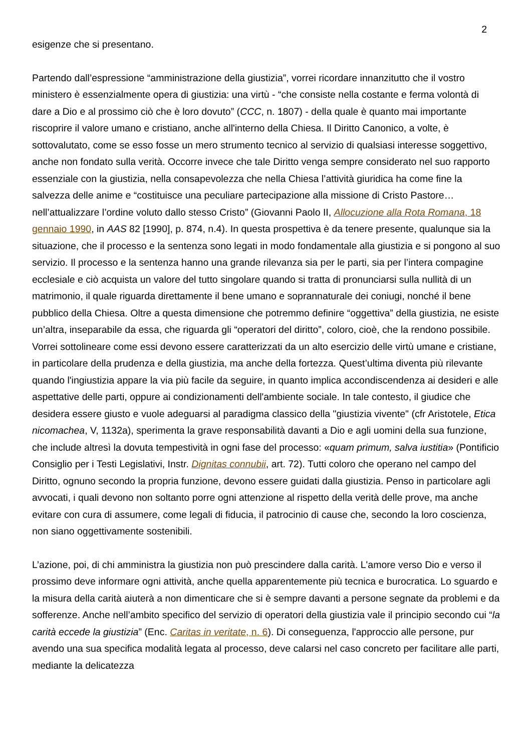2
esigenze che si presentano.
Partendo dall’espressione “amministrazione della giustizia”, vorrei ricordare innanzitutto che il vostro ministero è essenzialmente opera di giustizia: una virtù - “che consiste nella costante e ferma volontà di dare a Dio e al prossimo ciò che è loro dovuto” (CCC, n. 1807) - della quale è quanto mai importante riscoprire il valore umano e cristiano, anche all'interno della Chiesa. Il Diritto Canonico, a volte, è sottovalutato, come se esso fosse un mero strumento tecnico al servizio di qualsiasi interesse soggettivo, anche non fondato sulla verità. Occorre invece che tale Diritto venga sempre considerato nel suo rapporto essenziale con la giustizia, nella consapevolezza che nella Chiesa l’attività giuridica ha come fine la salvezza delle anime e “costituisce una peculiare partecipazione alla missione di Cristo Pastore… nell’attualizzare l’ordine voluto dallo stesso Cristo” (Giovanni Paolo II, Allocuzione alla Rota Romana, 18 gennaio 1990, in AAS 82 [1990], p. 874, n.4). In questa prospettiva è da tenere presente, qualunque sia la situazione, che il processo e la sentenza sono legati in modo fondamentale alla giustizia e si pongono al suo servizio. Il processo e la sentenza hanno una grande rilevanza sia per le parti, sia per l’intera compagine ecclesiale e ciò acquista un valore del tutto singolare quando si tratta di pronunciarsi sulla nullità di un matrimonio, il quale riguarda direttamente il bene umano e soprannaturale dei coniugi, nonché il bene pubblico della Chiesa. Oltre a questa dimensione che potremmo definire “oggettiva” della giustizia, ne esiste un’altra, inseparabile da essa, che riguarda gli “operatori del diritto”, coloro, cioè, che la rendono possibile. Vorrei sottolineare come essi devono essere caratterizzati da un alto esercizio delle virtù umane e cristiane, in particolare della prudenza e della giustizia, ma anche della fortezza. Quest’ultima diventa più rilevante quando l'ingiustizia appare la via più facile da seguire, in quanto implica accondiscendenza ai desideri e alle aspettative delle parti, oppure ai condizionamenti dell'ambiente sociale. In tale contesto, il giudice che desidera essere giusto e vuole adeguarsi al paradigma classico della "giustizia vivente" (cfr Aristotele, Etica nicomachea, V, 1132a), sperimenta la grave responsabilità davanti a Dio e agli uomini della sua funzione, che include altresì la dovuta tempestività in ogni fase del processo: «quam primum, salva iustitia» (Pontificio Consiglio per i Testi Legislativi, Instr. Dignitas connubii, art. 72). Tutti coloro che operano nel campo del Diritto, ognuno secondo la propria funzione, devono essere guidati dalla giustizia. Penso in particolare agli avvocati, i quali devono non soltanto porre ogni attenzione al rispetto della verità delle prove, ma anche evitare con cura di assumere, come legali di fiducia, il patrocinio di cause che, secondo la loro coscienza, non siano oggettivamente sostenibili.
L’azione, poi, di chi amministra la giustizia non può prescindere dalla carità. L'amore verso Dio e verso il prossimo deve informare ogni attività, anche quella apparentemente più tecnica e burocratica. Lo sguardo e la misura della carità aiuterà a non dimenticare che si è sempre davanti a persone segnate da problemi e da sofferenze. Anche nell’ambito specifico del servizio di operatori della giustizia vale il principio secondo cui “la carità eccede la giustizia” (Enc. Caritas in veritate, n. 6). Di conseguenza, l'approccio alle persone, pur avendo una sua specifica modalità legata al processo, deve calarsi nel caso concreto per facilitare alle parti, mediante la delicatezza